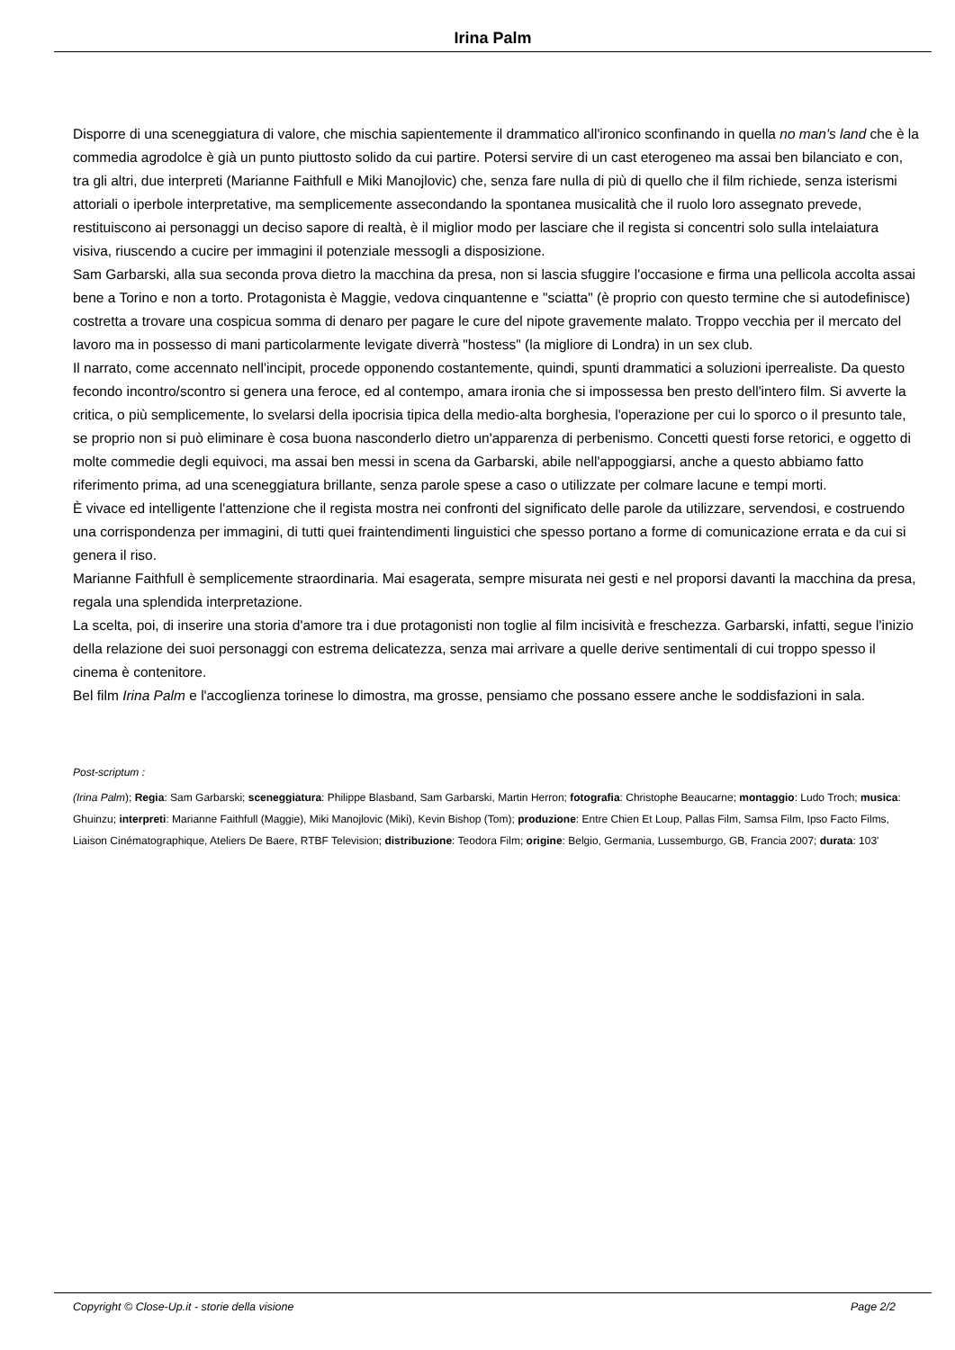Irina Palm
Disporre di una sceneggiatura di valore, che mischia sapientemente il drammatico all'ironico sconfinando in quella no man's land che è la commedia agrodolce è già un punto piuttosto solido da cui partire. Potersi servire di un cast eterogeneo ma assai ben bilanciato e con, tra gli altri, due interpreti (Marianne Faithfull e Miki Manojlovic) che, senza fare nulla di più di quello che il film richiede, senza isterismi attoriali o iperbole interpretative, ma semplicemente assecondando la spontanea musicalità che il ruolo loro assegnato prevede, restituiscono ai personaggi un deciso sapore di realtà, è il miglior modo per lasciare che il regista si concentri solo sulla intelaiatura visiva, riuscendo a cucire per immagini il potenziale messogli a disposizione.
Sam Garbarski, alla sua seconda prova dietro la macchina da presa, non si lascia sfuggire l'occasione e firma una pellicola accolta assai bene a Torino e non a torto. Protagonista è Maggie, vedova cinquantenne e "sciatta" (è proprio con questo termine che si autodefinisce) costretta a trovare una cospicua somma di denaro per pagare le cure del nipote gravemente malato. Troppo vecchia per il mercato del lavoro ma in possesso di mani particolarmente levigate diverrà "hostess" (la migliore di Londra) in un sex club.
Il narrato, come accennato nell'incipit, procede opponendo costantemente, quindi, spunti drammatici a soluzioni iperrealiste. Da questo fecondo incontro/scontro si genera una feroce, ed al contempo, amara ironia che si impossessa ben presto dell'intero film. Si avverte la critica, o più semplicemente, lo svelarsi della ipocrisia tipica della medio-alta borghesia, l'operazione per cui lo sporco o il presunto tale, se proprio non si può eliminare è cosa buona nasconderlo dietro un'apparenza di perbenismo. Concetti questi forse retorici, e oggetto di molte commedie degli equivoci, ma assai ben messi in scena da Garbarski, abile nell'appoggiarsi, anche a questo abbiamo fatto riferimento prima, ad una sceneggiatura brillante, senza parole spese a caso o utilizzate per colmare lacune e tempi morti.
È vivace ed intelligente l'attenzione che il regista mostra nei confronti del significato delle parole da utilizzare, servendosi, e costruendo una corrispondenza per immagini, di tutti quei fraintendimenti linguistici che spesso portano a forme di comunicazione errata e da cui si genera il riso.
Marianne Faithfull è semplicemente straordinaria. Mai esagerata, sempre misurata nei gesti e nel proporsi davanti la macchina da presa, regala una splendida interpretazione.
La scelta, poi, di inserire una storia d'amore tra i due protagonisti non toglie al film incisività e freschezza. Garbarski, infatti, segue l'inizio della relazione dei suoi personaggi con estrema delicatezza, senza mai arrivare a quelle derive sentimentali di cui troppo spesso il cinema è contenitore.
Bel film Irina Palm e l'accoglienza torinese lo dimostra, ma grosse, pensiamo che possano essere anche le soddisfazioni in sala.
Post-scriptum :
(Irina Palm); Regia: Sam Garbarski; sceneggiatura: Philippe Blasband, Sam Garbarski, Martin Herron; fotografia: Christophe Beaucarne; montaggio: Ludo Troch; musica: Ghuinzu; interpreti: Marianne Faithfull (Maggie), Miki Manojlovic (Miki), Kevin Bishop (Tom); produzione: Entre Chien Et Loup, Pallas Film, Samsa Film, Ipso Facto Films, Liaison Cinématographique, Ateliers De Baere, RTBF Television; distribuzione: Teodora Film; origine: Belgio, Germania, Lussemburgo, GB, Francia 2007; durata: 103'
Copyright © Close-Up.it - storie della visione Page 2/2